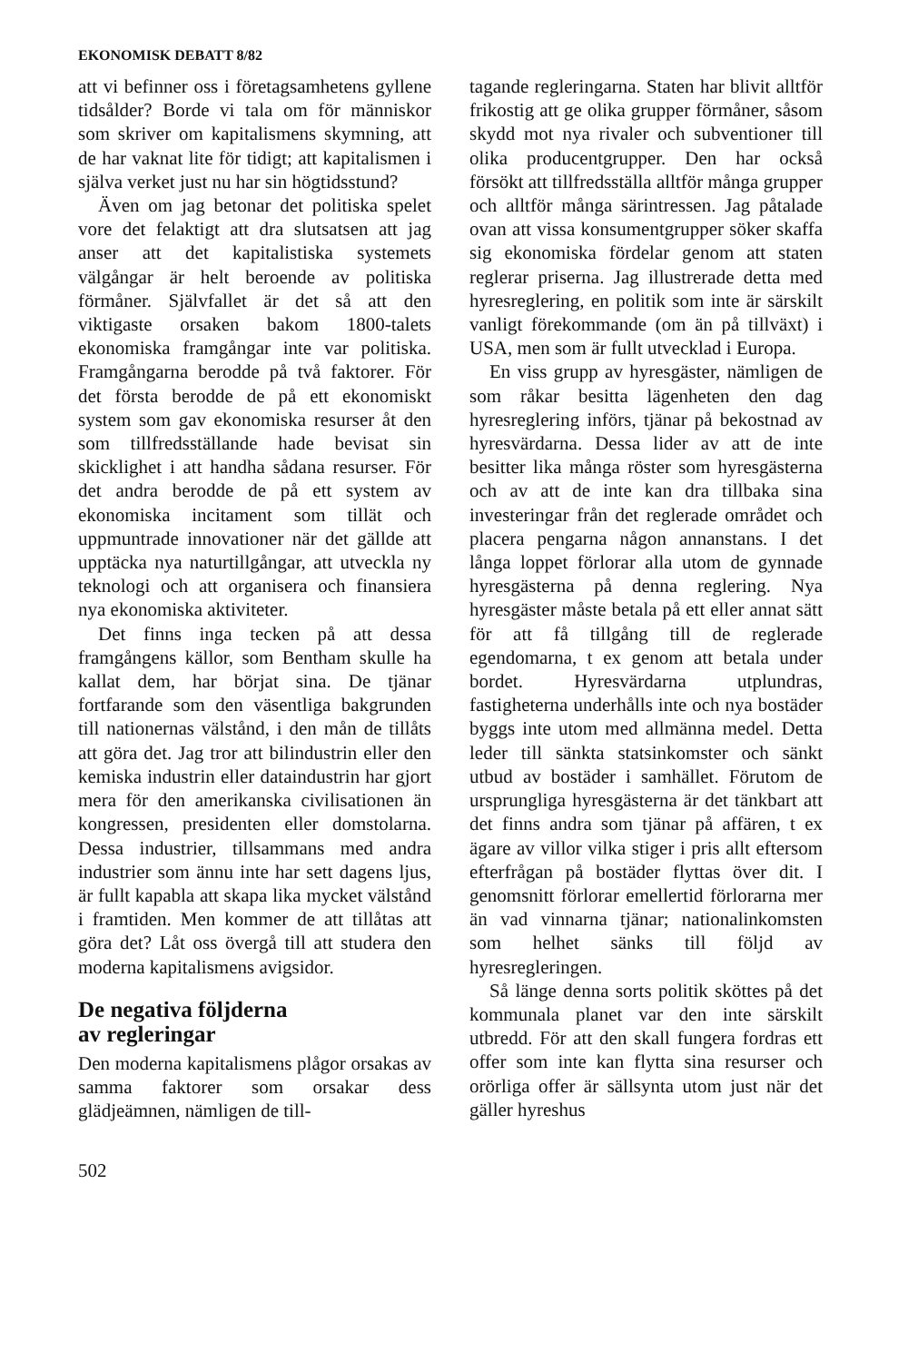EKONOMISK DEBATT 8/82
att vi befinner oss i företagsamhetens gyllene tidsålder? Borde vi tala om för människor som skriver om kapitalismens skymning, att de har vaknat lite för tidigt; att kapitalismen i själva verket just nu har sin högtidsstund?
Även om jag betonar det politiska spelet vore det felaktigt att dra slutsatsen att jag anser att det kapitalistiska systemets välgångar är helt beroende av politiska förmåner. Självfallet är det så att den viktigaste orsaken bakom 1800-talets ekonomiska framgångar inte var politiska. Framgångarna berodde på två faktorer. För det första berodde de på ett ekonomiskt system som gav ekonomiska resurser åt den som tillfredsställande hade bevisat sin skicklighet i att handha sådana resurser. För det andra berodde de på ett system av ekonomiska incitament som tillät och uppmuntrade innovationer när det gällde att upptäcka nya naturtillgångar, att utveckla ny teknologi och att organisera och finansiera nya ekonomiska aktiviteter.
Det finns inga tecken på att dessa framgångens källor, som Bentham skulle ha kallat dem, har börjat sina. De tjänar fortfarande som den väsentliga bakgrunden till nationernas välstånd, i den mån de tillåts att göra det. Jag tror att bilindustrin eller den kemiska industrin eller dataindustrin har gjort mera för den amerikanska civilisationen än kongressen, presidenten eller domstolarna. Dessa industrier, tillsammans med andra industrier som ännu inte har sett dagens ljus, är fullt kapabla att skapa lika mycket välstånd i framtiden. Men kommer de att tillåtas att göra det? Låt oss övergå till att studera den moderna kapitalismens avigsidor.
De negativa följderna
av regleringar
Den moderna kapitalismens plågor orsakas av samma faktorer som orsakar dess glädjeämnen, nämligen de till-
502
tagande regleringarna. Staten har blivit alltför frikostig att ge olika grupper förmåner, såsom skydd mot nya rivaler och subventioner till olika producentgrupper. Den har också försökt att tillfredsställa alltför många grupper och alltför många särintressen. Jag påtalade ovan att vissa konsumentgrupper söker skaffa sig ekonomiska fördelar genom att staten reglerar priserna. Jag illustrerade detta med hyresreglering, en politik som inte är särskilt vanligt förekommande (om än på tillväxt) i USA, men som är fullt utvecklad i Europa.
En viss grupp av hyresgäster, nämligen de som råkar besitta lägenheten den dag hyresreglering införs, tjänar på bekostnad av hyresvärdarna. Dessa lider av att de inte besitter lika många röster som hyresgästerna och av att de inte kan dra tillbaka sina investeringar från det reglerade området och placera pengarna någon annanstans. I det långa loppet förlorar alla utom de gynnade hyresgästerna på denna reglering. Nya hyresgäster måste betala på ett eller annat sätt för att få tillgång till de reglerade egendomarna, t ex genom att betala under bordet. Hyresvärdarna utplundras, fastigheterna underhålls inte och nya bostäder byggs inte utom med allmänna medel. Detta leder till sänkta statsinkomster och sänkt utbud av bostäder i samhället. Förutom de ursprungliga hyresgästerna är det tänkbart att det finns andra som tjänar på affären, t ex ägare av villor vilka stiger i pris allt eftersom efterfrågan på bostäder flyttas över dit. I genomsnitt förlorar emellertid förlorarna mer än vad vinnarna tjänar; nationalinkomsten som helhet sänks till följd av hyresregleringen.
Så länge denna sorts politik sköttes på det kommunala planet var den inte särskilt utbredd. För att den skall fungera fordras ett offer som inte kan flytta sina resurser och orörliga offer är sällsynta utom just när det gäller hyreshus